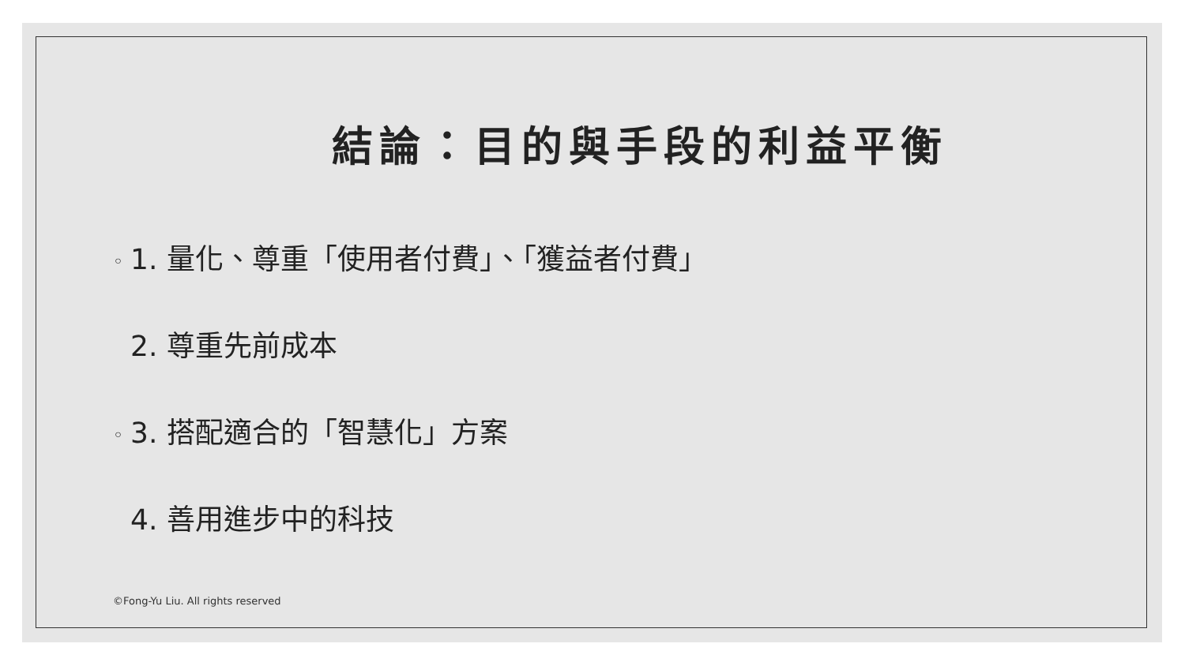結論：目的與手段的利益平衡
◦ 1. 量化、尊重「使用者付費」、「獲益者付費」
2. 尊重先前成本
◦ 3. 搭配適合的「智慧化」方案
4. 善用進步中的科技
©Fong-Yu Liu. All rights reserved